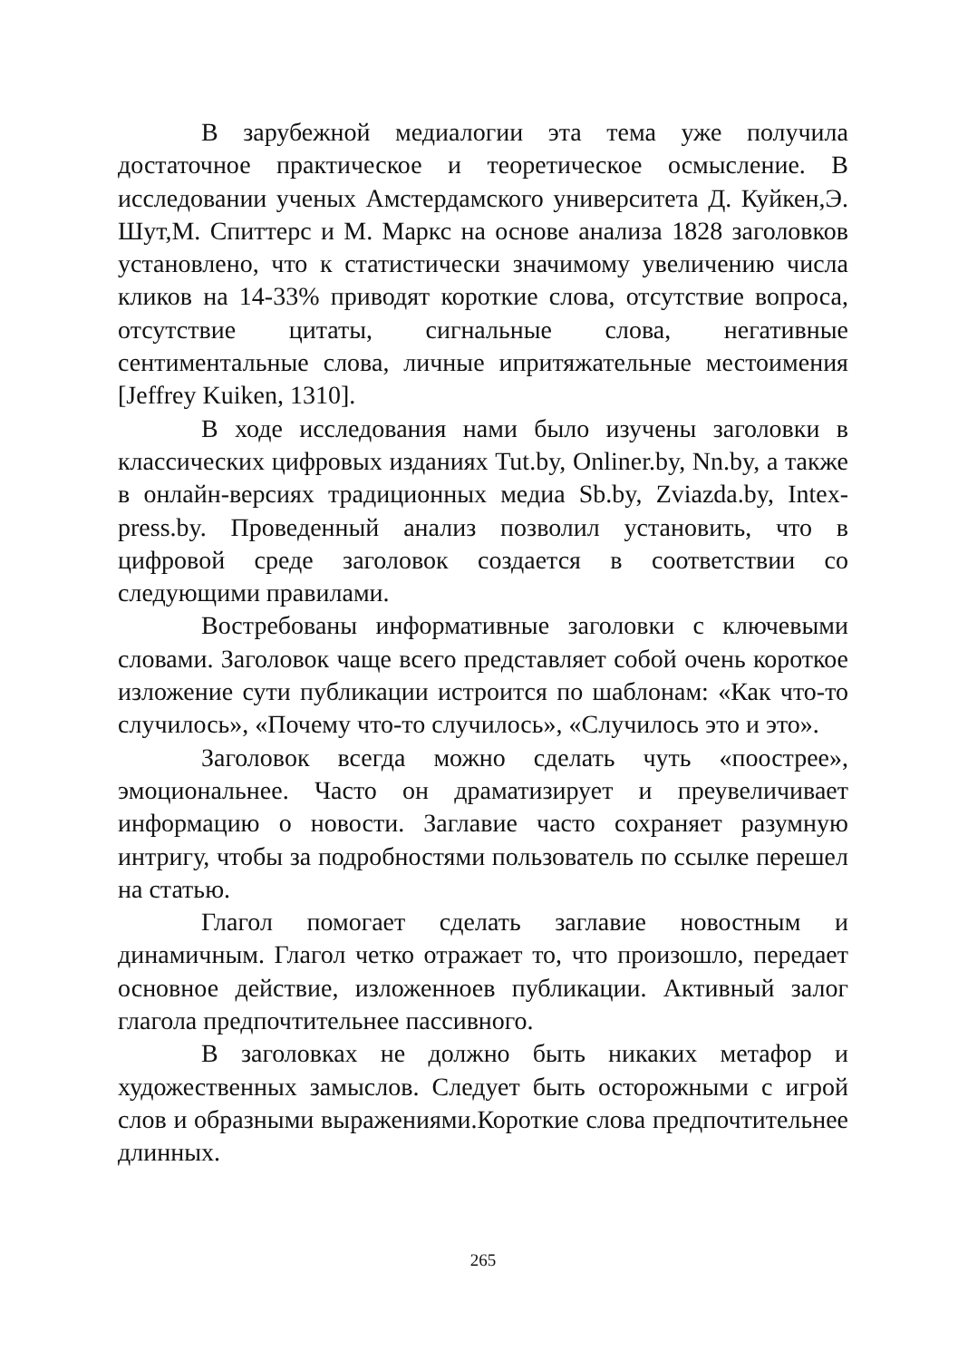В зарубежной медиалогии эта тема уже получила достаточное практическое и теоретическое осмысление. В исследовании ученых Амстердамского университета Д. Куйкен,Э. Шут,М. Спиттерс и М. Маркс на основе анализа 1828 заголовков установлено, что к статистически значимому увеличению числа кликов на 14-33% приводят короткие слова, отсутствие вопроса, отсутствие цитаты, сигнальные слова, негативные сентиментальные слова, личные ипритяжательные местоимения [Jeffrey Kuiken, 1310].
В ходе исследования нами было изучены заголовки в классических цифровых изданиях Tut.by, Onliner.by, Nn.by, а также в онлайн-версиях традиционных медиа Sb.by, Zviazda.by, Intex-press.by. Проведенный анализ позволил установить, что в цифровой среде заголовок создается в соответствии со следующими правилами.
Востребованы информативные заголовки с ключевыми словами. Заголовок чаще всего представляет собой очень короткое изложение сути публикации истроится по шаблонам: «Как что-то случилось», «Почему что-то случилось», «Случилось это и это».
Заголовок всегда можно сделать чуть «поострее», эмоциональнее. Часто он драматизирует и преувеличивает информацию о новости. Заглавие часто сохраняет разумную интригу, чтобы за подробностями пользователь по ссылке перешел на статью.
Глагол помогает сделать заглавие новостным и динамичным. Глагол четко отражает то, что произошло, передает основное действие, изложенноев публикации. Активный залог глагола предпочтительнее пассивного.
В заголовках не должно быть никаких метафор и художественных замыслов. Следует быть осторожными с игрой слов и образными выражениями.Короткие слова предпочтительнее длинных.
265